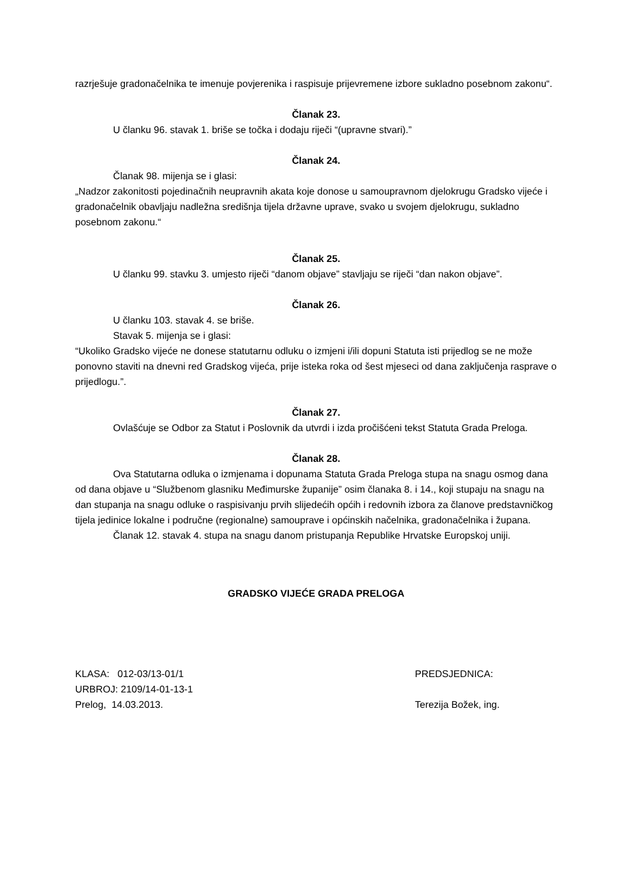razrješuje gradonačelnika te imenuje povjerenika i raspisuje prijevremene izbore sukladno posebnom zakonu“.
Članak 23.
U članku 96. stavak 1. briše se točka i dodaju riječi “(upravne stvari).”
Članak 24.
Članak 98. mijenja se i glasi:
„Nadzor zakonitosti pojedinačnih neupravnih akata koje donose u samoupravnom djelokrugu Gradsko vijeće i gradonačelnik obavljaju nadležna središnja tijela državne uprave, svako u svojem djelokrugu, sukladno posebnom zakonu.“
Članak 25.
U članku 99. stavku 3. umjesto riječi “danom objave” stavljaju se riječi “dan nakon objave”.
Članak 26.
U članku 103. stavak 4. se briše.
Stavak 5. mijenja se i glasi:
“Ukoliko Gradsko vijeće ne donese statutarnu odluku o izmjeni i/ili dopuni Statuta isti prijedlog se ne može ponovno staviti na dnevni red Gradskog vijeća, prije isteka roka od šest mjeseci od dana zaključenja rasprave o prijedlogu.”.
Članak 27.
Ovlašćuje se Odbor za Statut i Poslovnik da utvrdi i izda pročišćeni tekst Statuta Grada Preloga.
Članak 28.
Ova Statutarna odluka o izmjenama i dopunama Statuta Grada Preloga stupa na snagu osmog dana od dana objave u “Službenom glasniku Međimurske županije” osim članaka 8. i 14., koji stupaju na snagu na dan stupanja na snagu odluke o raspisivanju prvih slijedećih općih i redovnih izbora za članove predstavničkog tijela jedinice lokalne i područne (regionalne) samouprave i općinskih načelnika, gradonačelnika i župana.
Članak 12. stavak 4. stupa na snagu danom pristupanja Republike Hrvatske Europskoj uniji.
GRADSKO VIJEĆE GRADA PRELOGA
KLASA: 012-03/13-01/1 PREDSJEDNICA:
URBROJ: 2109/14-01-13-1
Prelog, 14.03.2013. Terezija Božek, ing.